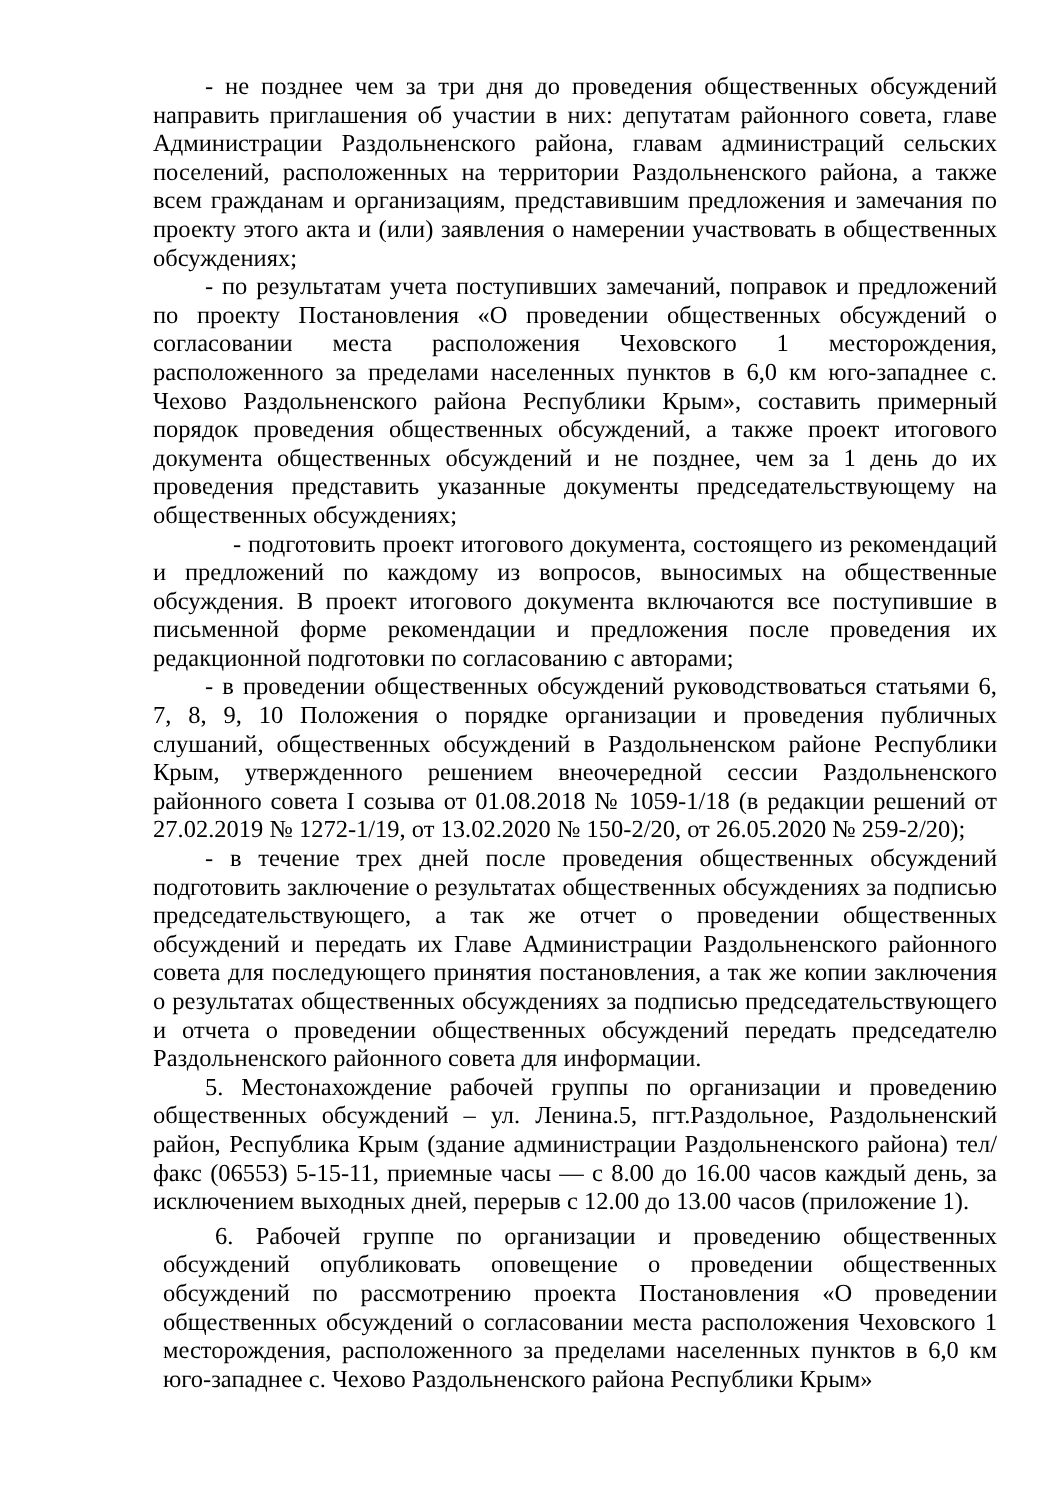- не позднее чем за три дня до проведения общественных обсуждений направить приглашения об участии в них: депутатам районного совета, главе Администрации Раздольненского района, главам администраций сельских поселений, расположенных на территории Раздольненского района, а также всем гражданам и организациям, представившим предложения и замечания по проекту этого акта и (или) заявления о намерении участвовать в общественных обсуждениях;
- по результатам учета поступивших замечаний, поправок и предложений по проекту Постановления «О проведении общественных обсуждений о согласовании места расположения Чеховского 1 месторождения, расположенного за пределами населенных пунктов в 6,0 км юго-западнее с. Чехово Раздольненского района Республики Крым», составить примерный порядок проведения общественных обсуждений, а также проект итогового документа общественных обсуждений и не позднее, чем за 1 день до их проведения представить указанные документы председательствующему на общественных обсуждениях;
- подготовить проект итогового документа, состоящего из рекомендаций и предложений по каждому из вопросов, выносимых на общественные обсуждения. В проект итогового документа включаются все поступившие в письменной форме рекомендации и предложения после проведения их редакционной подготовки по согласованию с авторами;
- в проведении общественных обсуждений руководствоваться статьями 6, 7, 8, 9, 10 Положения о порядке организации и проведения публичных слушаний, общественных обсуждений в Раздольненском районе Республики Крым, утвержденного решением внеочередной сессии Раздольненского районного совета I созыва от 01.08.2018 № 1059-1/18 (в редакции решений от 27.02.2019 № 1272-1/19, от 13.02.2020 № 150-2/20, от 26.05.2020 № 259-2/20);
- в течение трех дней после проведения общественных обсуждений подготовить заключение о результатах общественных обсуждениях за подписью председательствующего, а так же отчет о проведении общественных обсуждений и передать их Главе Администрации Раздольненского районного совета для последующего принятия постановления, а так же копии заключения о результатах общественных обсуждениях за подписью председательствующего и отчета о проведении общественных обсуждений передать председателю Раздольненского районного совета для информации.
5. Местонахождение рабочей группы по организации и проведению общественных обсуждений – ул. Ленина.5, пгт.Раздольное, Раздольненский район, Республика Крым (здание администрации Раздольненского района) тел/факс (06553) 5-15-11, приемные часы — с 8.00 до 16.00 часов каждый день, за исключением выходных дней, перерыв с 12.00 до 13.00 часов (приложение 1).
6. Рабочей группе по организации и проведению общественных обсуждений опубликовать оповещение о проведении общественных обсуждений по рассмотрению проекта Постановления «О проведении общественных обсуждений о согласовании места расположения Чеховского 1 месторождения, расположенного за пределами населенных пунктов в 6,0 км юго-западнее с. Чехово Раздольненского района Республики Крым»